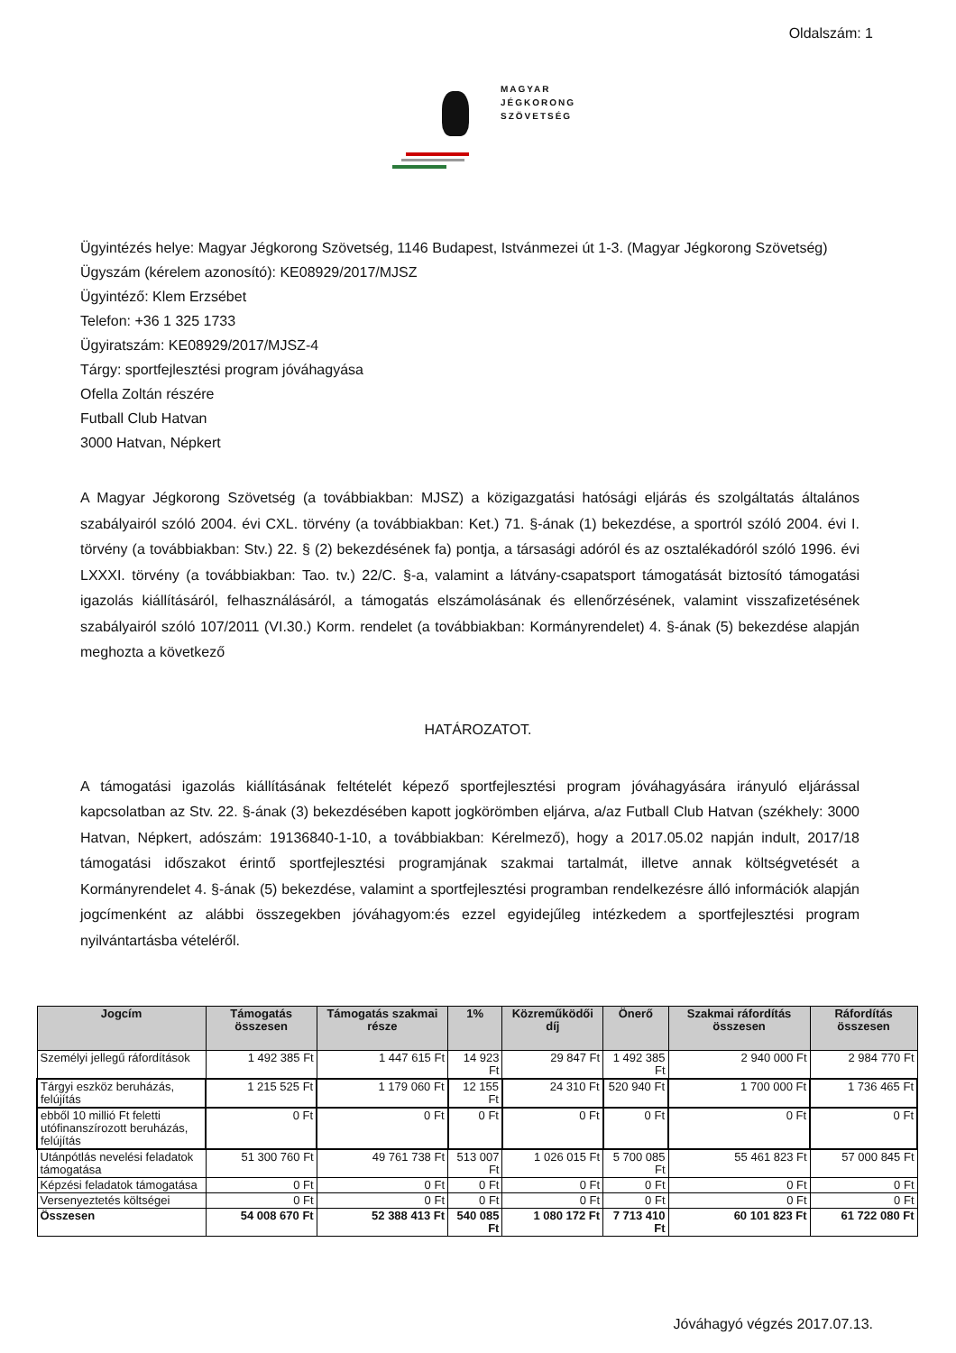Oldalszám: 1
MAGYAR
JÉGKORONG
SZÖVETSÉG
Ügyintézés helye: Magyar Jégkorong Szövetség, 1146 Budapest, Istvánmezei út 1-3. (Magyar Jégkorong Szövetség)
Ügyszám (kérelem azonosító): KE08929/2017/MJSZ
Ügyintéző: Klem Erzsébet
Telefon: +36 1 325 1733
Ügyiratszám: KE08929/2017/MJSZ-4
Tárgy: sportfejlesztési program jóváhagyása
Ofella Zoltán részére
Futball Club Hatvan
3000 Hatvan, Népkert
A Magyar Jégkorong Szövetség (a továbbiakban: MJSZ) a közigazgatási hatósági eljárás és szolgáltatás általános szabályairól szóló 2004. évi CXL. törvény (a továbbiakban: Ket.) 71. §-ának (1) bekezdése, a sportról szóló 2004. évi I. törvény (a továbbiakban: Stv.) 22. § (2) bekezdésének fa) pontja, a társasági adóról és az osztalékadóról szóló 1996. évi LXXXI. törvény (a továbbiakban: Tao. tv.) 22/C. §-a, valamint a látvány-csapatsport támogatását biztosító támogatási igazolás kiállításáról, felhasználásáról, a támogatás elszámolásának és ellenőrzésének, valamint visszafizetésének szabályairól szóló 107/2011 (VI.30.) Korm. rendelet (a továbbiakban: Kormányrendelet) 4. §-ának (5) bekezdése alapján meghozta a következő
HATÁROZATOT.
A támogatási igazolás kiállításának feltételét képező sportfejlesztési program jóváhagyására irányuló eljárással kapcsolatban az Stv. 22. §-ának (3) bekezdésében kapott jogkörömben eljárva, a/az Futball Club Hatvan (székhely: 3000 Hatvan, Népkert, adószám: 19136840-1-10, a továbbiakban: Kérelmező), hogy a 2017.05.02 napján indult, 2017/18 támogatási időszakot érintő sportfejlesztési programjának szakmai tartalmát, illetve annak költségvetését a Kormányrendelet 4. §-ának (5) bekezdése, valamint a sportfejlesztési programban rendelkezésre álló információk alapján jogcímenként az alábbi összegekben jóváhagyom:és ezzel egyidejűleg intézkedem a sportfejlesztési program nyilvántartásba vételéről.
| Jogcím | Támogatás összesen | Támogatás szakmai része | 1% | Közreműködői díj | Önerő | Szakmai ráfordítás összesen | Ráfordítás összesen |
| --- | --- | --- | --- | --- | --- | --- | --- |
| Személyi jellegű ráfordítások | 1 492 385 Ft | 1 447 615 Ft | 14 923 Ft | 29 847 Ft | 1 492 385 Ft | 2 940 000 Ft | 2 984 770 Ft |
| Tárgyi eszköz beruházás, felújítás | 1 215 525 Ft | 1 179 060 Ft | 12 155 Ft | 24 310 Ft | 520 940 Ft | 1 700 000 Ft | 1 736 465 Ft |
| ebből 10 millió Ft feletti utófinanszírozott beruházás, felújítás | 0 Ft | 0 Ft | 0 Ft | 0 Ft | 0 Ft | 0 Ft | 0 Ft |
| Utánpótlás nevelési feladatok támogatása | 51 300 760 Ft | 49 761 738 Ft | 513 007 Ft | 1 026 015 Ft | 5 700 085 Ft | 55 461 823 Ft | 57 000 845 Ft |
| Képzési feladatok támogatása | 0 Ft | 0 Ft | 0 Ft | 0 Ft | 0 Ft | 0 Ft | 0 Ft |
| Versenyeztetés költségei | 0 Ft | 0 Ft | 0 Ft | 0 Ft | 0 Ft | 0 Ft | 0 Ft |
| Összesen | 54 008 670 Ft | 52 388 413 Ft | 540 085 Ft | 1 080 172 Ft | 7 713 410 Ft | 60 101 823 Ft | 61 722 080 Ft |
Jóváhagyó végzés 2017.07.13.